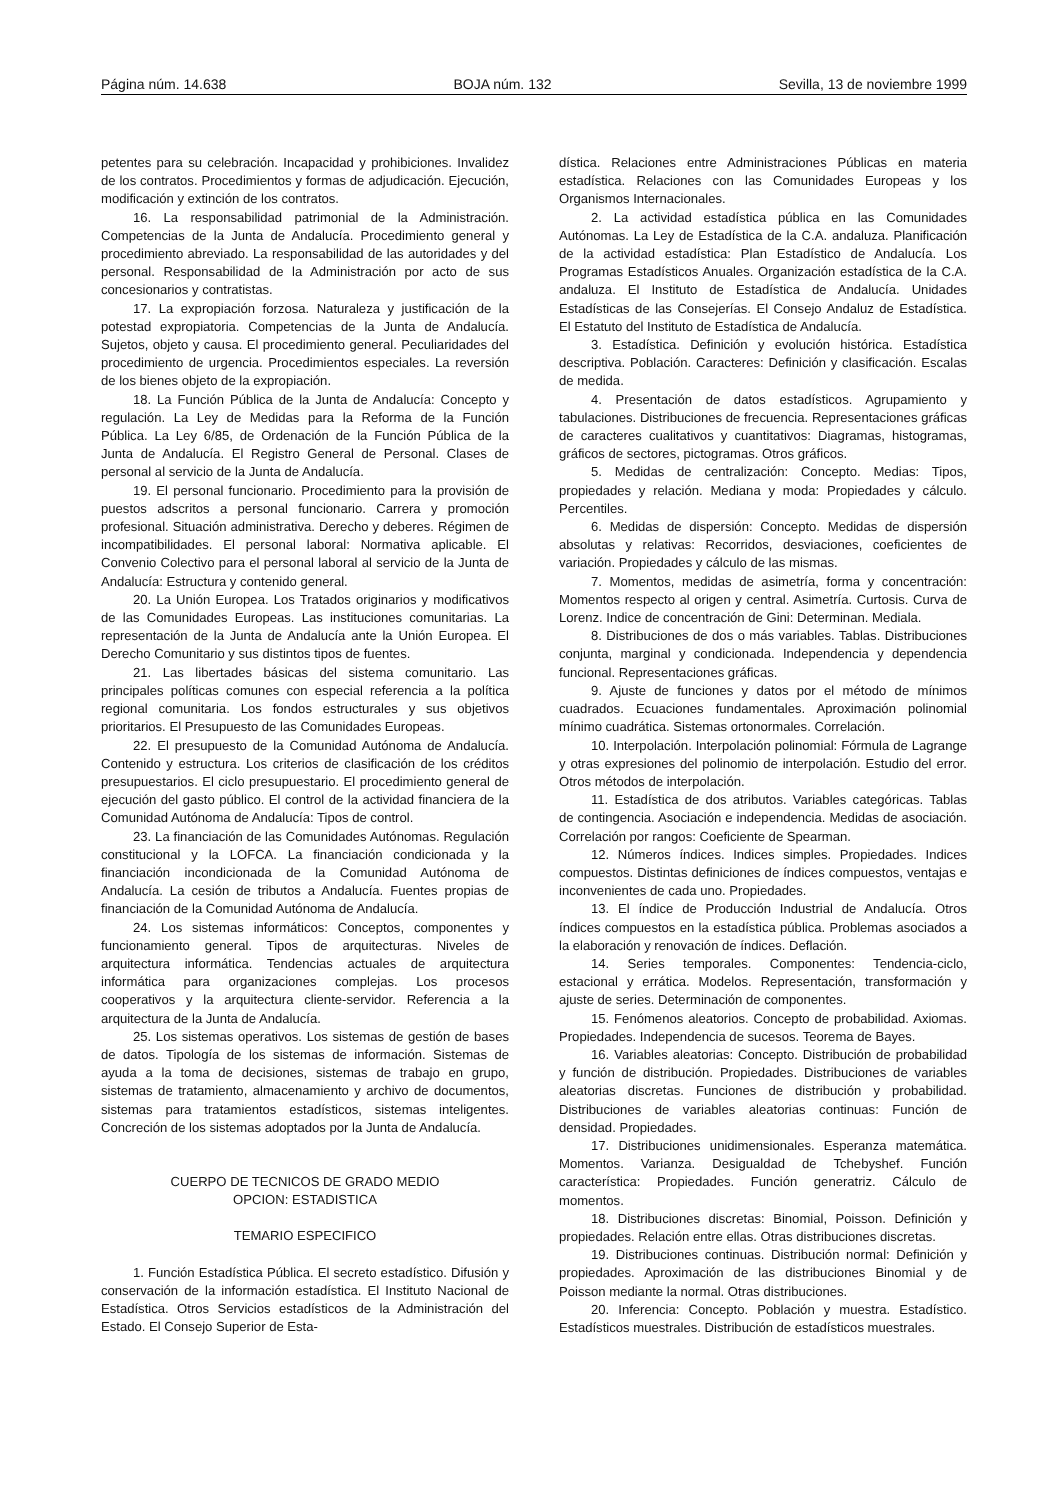Página núm. 14.638 BOJA núm. 132 Sevilla, 13 de noviembre 1999
petentes para su celebración. Incapacidad y prohibiciones. Invalidez de los contratos. Procedimientos y formas de adjudicación. Ejecución, modificación y extinción de los contratos.
16. La responsabilidad patrimonial de la Administración. Competencias de la Junta de Andalucía. Procedimiento general y procedimiento abreviado. La responsabilidad de las autoridades y del personal. Responsabilidad de la Administración por acto de sus concesionarios y contratistas.
17. La expropiación forzosa. Naturaleza y justificación de la potestad expropiatoria. Competencias de la Junta de Andalucía. Sujetos, objeto y causa. El procedimiento general. Peculiaridades del procedimiento de urgencia. Procedimientos especiales. La reversión de los bienes objeto de la expropiación.
18. La Función Pública de la Junta de Andalucía: Concepto y regulación. La Ley de Medidas para la Reforma de la Función Pública. La Ley 6/85, de Ordenación de la Función Pública de la Junta de Andalucía. El Registro General de Personal. Clases de personal al servicio de la Junta de Andalucía.
19. El personal funcionario. Procedimiento para la provisión de puestos adscritos a personal funcionario. Carrera y promoción profesional. Situación administrativa. Derecho y deberes. Régimen de incompatibilidades. El personal laboral: Normativa aplicable. El Convenio Colectivo para el personal laboral al servicio de la Junta de Andalucía: Estructura y contenido general.
20. La Unión Europea. Los Tratados originarios y modificativos de las Comunidades Europeas. Las instituciones comunitarias. La representación de la Junta de Andalucía ante la Unión Europea. El Derecho Comunitario y sus distintos tipos de fuentes.
21. Las libertades básicas del sistema comunitario. Las principales políticas comunes con especial referencia a la política regional comunitaria. Los fondos estructurales y sus objetivos prioritarios. El Presupuesto de las Comunidades Europeas.
22. El presupuesto de la Comunidad Autónoma de Andalucía. Contenido y estructura. Los criterios de clasificación de los créditos presupuestarios. El ciclo presupuestario. El procedimiento general de ejecución del gasto público. El control de la actividad financiera de la Comunidad Autónoma de Andalucía: Tipos de control.
23. La financiación de las Comunidades Autónomas. Regulación constitucional y la LOFCA. La financiación condicionada y la financiación incondicionada de la Comunidad Autónoma de Andalucía. La cesión de tributos a Andalucía. Fuentes propias de financiación de la Comunidad Autónoma de Andalucía.
24. Los sistemas informáticos: Conceptos, componentes y funcionamiento general. Tipos de arquitecturas. Niveles de arquitectura informática. Tendencias actuales de arquitectura informática para organizaciones complejas. Los procesos cooperativos y la arquitectura cliente-servidor. Referencia a la arquitectura de la Junta de Andalucía.
25. Los sistemas operativos. Los sistemas de gestión de bases de datos. Tipología de los sistemas de información. Sistemas de ayuda a la toma de decisiones, sistemas de trabajo en grupo, sistemas de tratamiento, almacenamiento y archivo de documentos, sistemas para tratamientos estadísticos, sistemas inteligentes. Concreción de los sistemas adoptados por la Junta de Andalucía.
CUERPO DE TECNICOS DE GRADO MEDIO
OPCION: ESTADISTICA
TEMARIO ESPECIFICO
1. Función Estadística Pública. El secreto estadístico. Difusión y conservación de la información estadística. El Instituto Nacional de Estadística. Otros Servicios estadísticos de la Administración del Estado. El Consejo Superior de Esta-
dística. Relaciones entre Administraciones Públicas en materia estadística. Relaciones con las Comunidades Europeas y los Organismos Internacionales.
2. La actividad estadística pública en las Comunidades Autónomas. La Ley de Estadística de la C.A. andaluza. Planificación de la actividad estadística: Plan Estadístico de Andalucía. Los Programas Estadísticos Anuales. Organización estadística de la C.A. andaluza. El Instituto de Estadística de Andalucía. Unidades Estadísticas de las Consejerías. El Consejo Andaluz de Estadística. El Estatuto del Instituto de Estadística de Andalucía.
3. Estadística. Definición y evolución histórica. Estadística descriptiva. Población. Caracteres: Definición y clasificación. Escalas de medida.
4. Presentación de datos estadísticos. Agrupamiento y tabulaciones. Distribuciones de frecuencia. Representaciones gráficas de caracteres cualitativos y cuantitativos: Diagramas, histogramas, gráficos de sectores, pictogramas. Otros gráficos.
5. Medidas de centralización: Concepto. Medias: Tipos, propiedades y relación. Mediana y moda: Propiedades y cálculo. Percentiles.
6. Medidas de dispersión: Concepto. Medidas de dispersión absolutas y relativas: Recorridos, desviaciones, coeficientes de variación. Propiedades y cálculo de las mismas.
7. Momentos, medidas de asimetría, forma y concentración: Momentos respecto al origen y central. Asimetría. Curtosis. Curva de Lorenz. Indice de concentración de Gini: Determinan. Mediala.
8. Distribuciones de dos o más variables. Tablas. Distribuciones conjunta, marginal y condicionada. Independencia y dependencia funcional. Representaciones gráficas.
9. Ajuste de funciones y datos por el método de mínimos cuadrados. Ecuaciones fundamentales. Aproximación polinomial mínimo cuadrática. Sistemas ortonormales. Correlación.
10. Interpolación. Interpolación polinomial: Fórmula de Lagrange y otras expresiones del polinomio de interpolación. Estudio del error. Otros métodos de interpolación.
11. Estadística de dos atributos. Variables categóricas. Tablas de contingencia. Asociación e independencia. Medidas de asociación. Correlación por rangos: Coeficiente de Spearman.
12. Números índices. Indices simples. Propiedades. Indices compuestos. Distintas definiciones de índices compuestos, ventajas e inconvenientes de cada uno. Propiedades.
13. El índice de Producción Industrial de Andalucía. Otros índices compuestos en la estadística pública. Problemas asociados a la elaboración y renovación de índices. Deflación.
14. Series temporales. Componentes: Tendencia-ciclo, estacional y errática. Modelos. Representación, transformación y ajuste de series. Determinación de componentes.
15. Fenómenos aleatorios. Concepto de probabilidad. Axiomas. Propiedades. Independencia de sucesos. Teorema de Bayes.
16. Variables aleatorias: Concepto. Distribución de probabilidad y función de distribución. Propiedades. Distribuciones de variables aleatorias discretas. Funciones de distribución y probabilidad. Distribuciones de variables aleatorias continuas: Función de densidad. Propiedades.
17. Distribuciones unidimensionales. Esperanza matemática. Momentos. Varianza. Desigualdad de Tchebyshef. Función característica: Propiedades. Función generatriz. Cálculo de momentos.
18. Distribuciones discretas: Binomial, Poisson. Definición y propiedades. Relación entre ellas. Otras distribuciones discretas.
19. Distribuciones continuas. Distribución normal: Definición y propiedades. Aproximación de las distribuciones Binomial y de Poisson mediante la normal. Otras distribuciones.
20. Inferencia: Concepto. Población y muestra. Estadístico. Estadísticos muestrales. Distribución de estadísticos muestrales.